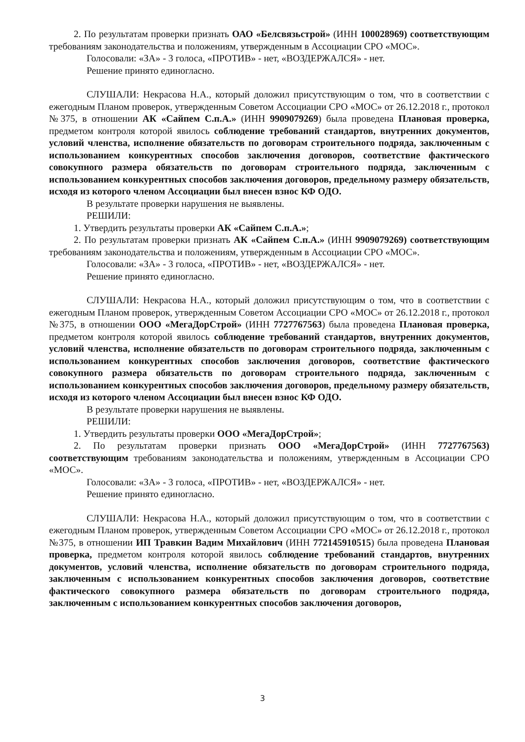2. По результатам проверки признать ОАО «Белсвязьстрой» (ИНН 100028969) соответствующим требованиям законодательства и положениям, утвержденным в Ассоциации СРО «МОС».
Голосовали: «ЗА» - 3 голоса, «ПРОТИВ» - нет, «ВОЗДЕРЖАЛСЯ» - нет.
Решение принято единогласно.
СЛУШАЛИ: Некрасова Н.А., который доложил присутствующим о том, что в соответствии с ежегодным Планом проверок, утвержденным Советом Ассоциации СРО «МОС» от 26.12.2018 г., протокол №375, в отношении АК «Сайпем С.п.А.» (ИНН 9909079269) была проведена Плановая проверка, предметом контроля которой явилось соблюдение требований стандартов, внутренних документов, условий членства, исполнение обязательств по договорам строительного подряда, заключенным с использованием конкурентных способов заключения договоров, соответствие фактического совокупного размера обязательств по договорам строительного подряда, заключенным с использованием конкурентных способов заключения договоров, предельному размеру обязательств, исходя из которого членом Ассоциации был внесен взнос КФ ОДО.
В результате проверки нарушения не выявлены.
РЕШИЛИ:
1. Утвердить результаты проверки АК «Сайпем С.п.А.»;
2. По результатам проверки признать АК «Сайпем С.п.А.» (ИНН 9909079269) соответствующим требованиям законодательства и положениям, утвержденным в Ассоциации СРО «МОС».
Голосовали: «ЗА» - 3 голоса, «ПРОТИВ» - нет, «ВОЗДЕРЖАЛСЯ» - нет.
Решение принято единогласно.
СЛУШАЛИ: Некрасова Н.А., который доложил присутствующим о том, что в соответствии с ежегодным Планом проверок, утвержденным Советом Ассоциации СРО «МОС» от 26.12.2018 г., протокол №375, в отношении ООО «МегаДорСтрой» (ИНН 7727767563) была проведена Плановая проверка, предметом контроля которой явилось соблюдение требований стандартов, внутренних документов, условий членства, исполнение обязательств по договорам строительного подряда, заключенным с использованием конкурентных способов заключения договоров, соответствие фактического совокупного размера обязательств по договорам строительного подряда, заключенным с использованием конкурентных способов заключения договоров, предельному размеру обязательств, исходя из которого членом Ассоциации был внесен взнос КФ ОДО.
В результате проверки нарушения не выявлены.
РЕШИЛИ:
1. Утвердить результаты проверки ООО «МегаДорСтрой»;
2. По результатам проверки признать ООО «МегаДорСтрой» (ИНН 7727767563) соответствующим требованиям законодательства и положениям, утвержденным в Ассоциации СРО «МОС».
Голосовали: «ЗА» - 3 голоса, «ПРОТИВ» - нет, «ВОЗДЕРЖАЛСЯ» - нет.
Решение принято единогласно.
СЛУШАЛИ: Некрасова Н.А., который доложил присутствующим о том, что в соответствии с ежегодным Планом проверок, утвержденным Советом Ассоциации СРО «МОС» от 26.12.2018 г., протокол №375, в отношении ИП Травкин Вадим Михайлович (ИНН 772145910515) была проведена Плановая проверка, предметом контроля которой явилось соблюдение требований стандартов, внутренних документов, условий членства, исполнение обязательств по договорам строительного подряда, заключенным с использованием конкурентных способов заключения договоров, соответствие фактического совокупного размера обязательств по договорам строительного подряда, заключенным с использованием конкурентных способов заключения договоров,
3